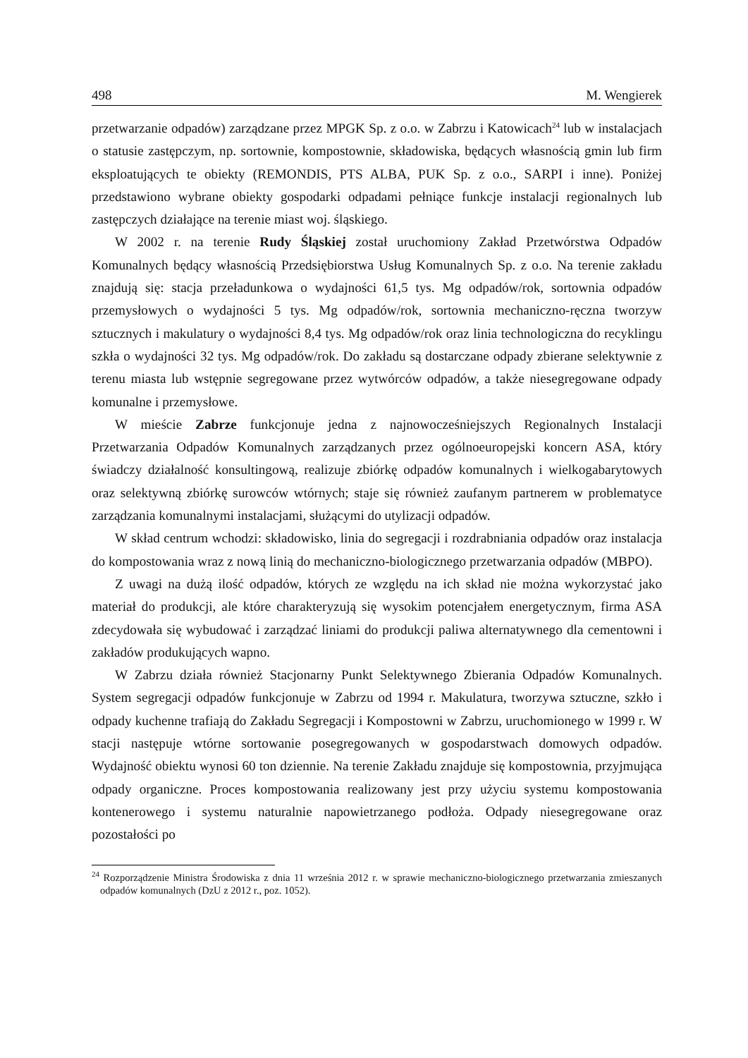498 M. Wengierek
przetwarzanie odpadów) zarządzane przez MPGK Sp. z o.o. w Zabrzu i Katowicach<sup>24</sup> lub w instalacjach o statusie zastępczym, np. sortownie, kompostownie, składowiska, będących własnością gmin lub firm eksploatujących te obiekty (REMONDIS, PTS ALBA, PUK Sp. z o.o., SARPI i inne). Poniżej przedstawiono wybrane obiekty gospodarki odpadami pełniące funkcje instalacji regionalnych lub zastępczych działające na terenie miast woj. śląskiego.
W 2002 r. na terenie Rudy Śląskiej został uruchomiony Zakład Przetwórstwa Odpadów Komunalnych będący własnością Przedsiębiorstwa Usług Komunalnych Sp. z o.o. Na terenie zakładu znajdują się: stacja przeładunkowa o wydajności 61,5 tys. Mg odpadów/rok, sortownia odpadów przemysłowych o wydajności 5 tys. Mg odpadów/rok, sortownia mechaniczno-ręczna tworzyw sztucznych i makulatury o wydajności 8,4 tys. Mg odpadów/rok oraz linia technologiczna do recyklingu szkła o wydajności 32 tys. Mg odpadów/rok. Do zakładu są dostarczane odpady zbierane selektywnie z terenu miasta lub wstępnie segregowane przez wytwórców odpadów, a także niesegregowane odpady komunalne i przemysłowe.
W mieście Zabrze funkcjonuje jedna z najnowocześniejszych Regionalnych Instalacji Przetwarzania Odpadów Komunalnych zarządzanych przez ogólnoeuropejski koncern ASA, który świadczy działalność konsultingową, realizuje zbiórkę odpadów komunalnych i wielkogabarytowych oraz selektywną zbiórkę surowców wtórnych; staje się również zaufanym partnerem w problematyce zarządzania komunalnymi instalacjami, służącymi do utylizacji odpadów.
W skład centrum wchodzi: składowisko, linia do segregacji i rozdrabniania odpadów oraz instalacja do kompostowania wraz z nową linią do mechaniczno-biologicznego przetwarzania odpadów (MBPO).
Z uwagi na dużą ilość odpadów, których ze względu na ich skład nie można wykorzystać jako materiał do produkcji, ale które charakteryzują się wysokim potencjałem energetycznym, firma ASA zdecydowała się wybudować i zarządzać liniami do produkcji paliwa alternatywnego dla cementowni i zakładów produkujących wapno.
W Zabrzu działa również Stacjonarny Punkt Selektywnego Zbierania Odpadów Komunalnych. System segregacji odpadów funkcjonuje w Zabrzu od 1994 r. Makulatura, tworzywa sztuczne, szkło i odpady kuchenne trafiają do Zakładu Segregacji i Kompostowni w Zabrzu, uruchomionego w 1999 r. W stacji następuje wtórne sortowanie posegregowanych w gospodarstwach domowych odpadów. Wydajność obiektu wynosi 60 ton dziennie. Na terenie Zakładu znajduje się kompostownia, przyjmująca odpady organiczne. Proces kompostowania realizowany jest przy użyciu systemu kompostowania kontenerowego i systemu naturalnie napowietrzanego podłoża. Odpady niesegregowane oraz pozostałości po
<sup>24</sup> Rozporządzenie Ministra Środowiska z dnia 11 września 2012 r. w sprawie mechaniczno-biologicznego przetwarzania zmieszanych odpadów komunalnych (DzU z 2012 r., poz. 1052).